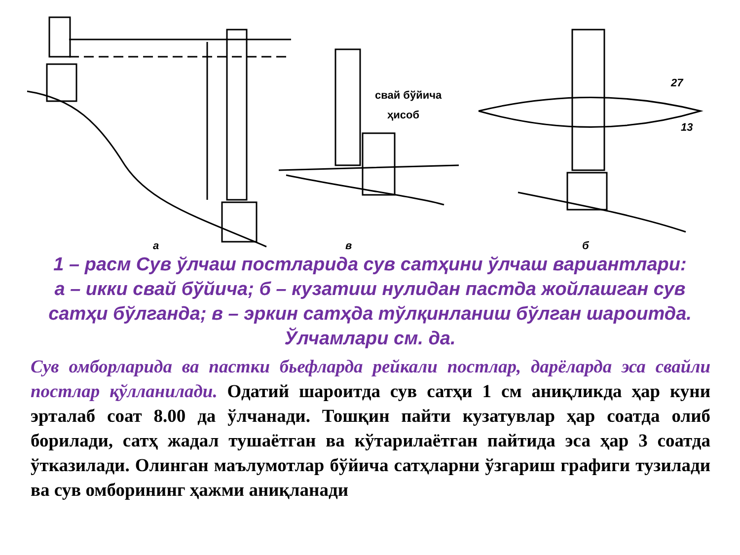свай бўйича
ҳисоб
27
13
а
в
б
1 – расм Сув ўлчаш постларида сув сатҳини ўлчаш вариантлари:
а – икки свай бўйича; б – кузатиш нулидан пастда жойлашган сув сатҳи бўлганда; в – эркин сатҳда тўлқинланиш бўлган шароитда. Ўлчамлари см. да.
Сув омборларида ва пастки бьефларда рейкали постлар, дарёларда эса свайли постлар қўлланилади. Одатий шароитда сув сатҳи 1 см аниқликда ҳар куни эрталаб соат 8.00 да ўлчанади. Тошқин пайти кузатувлар ҳар соатда олиб борилади, сатҳ жадал тушаётган ва кўтарилаётган пайтида эса ҳар 3 соатда ўтказилади. Олинган маълумотлар бўйича сатҳларни ўзгариш графиги тузилади ва сув омборининг ҳажми аниқланади